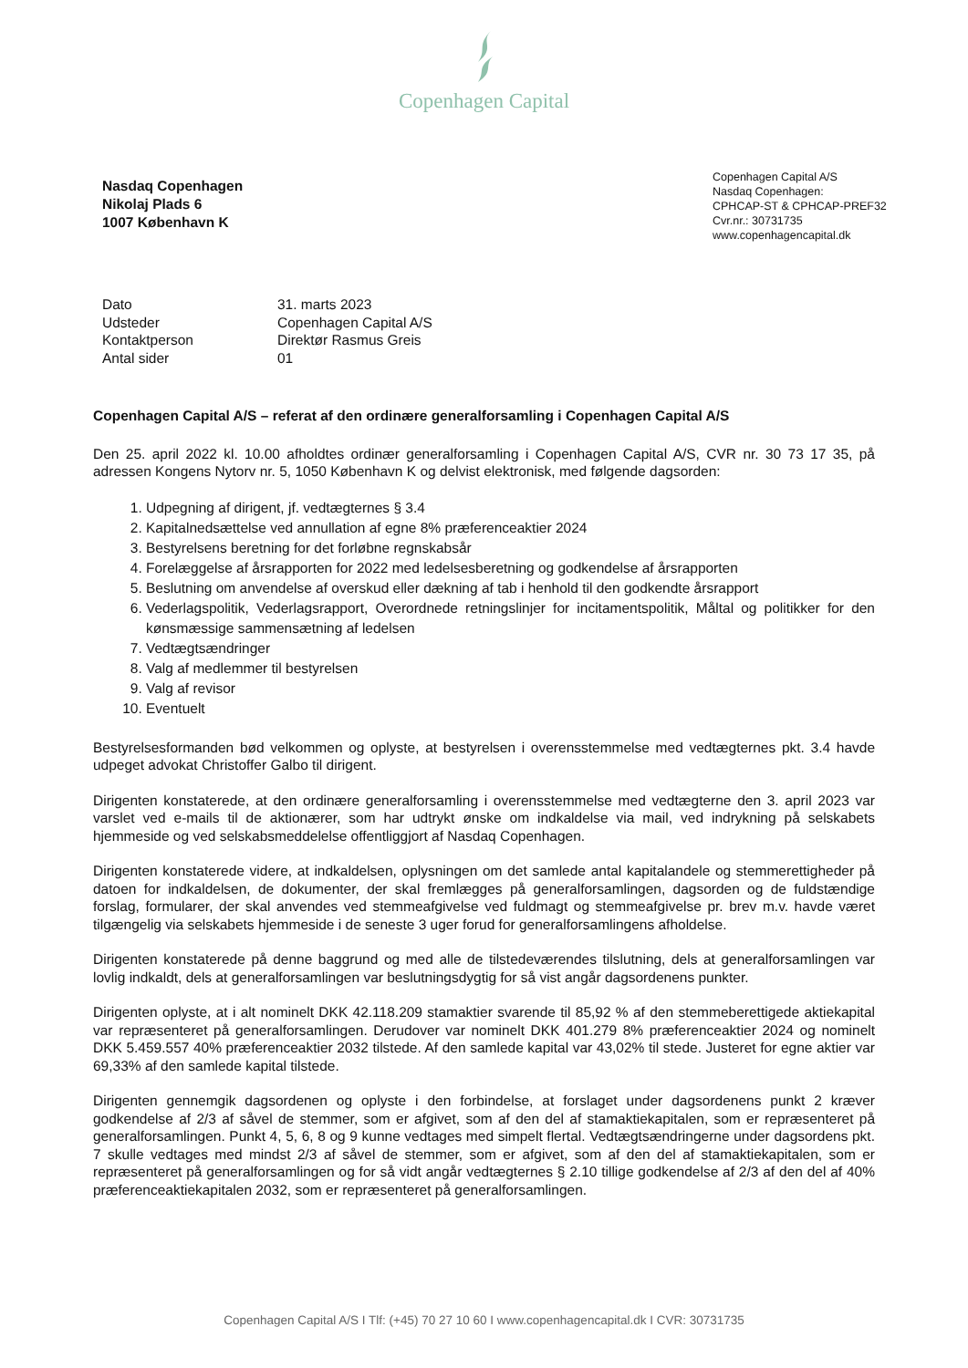Copenhagen Capital
Nasdaq Copenhagen
Nikolaj Plads 6
1007 København K
Copenhagen Capital A/S
Nasdaq Copenhagen:
CPHCAP-ST & CPHCAP-PREF32
Cvr.nr.: 30731735
www.copenhagencapital.dk
| Dato | 31. marts 2023 |
| Udsteder | Copenhagen Capital A/S |
| Kontaktperson | Direktør Rasmus Greis |
| Antal sider | 01 |
Copenhagen Capital A/S – referat af den ordinære generalforsamling i Copenhagen Capital A/S
Den 25. april 2022 kl. 10.00 afholdtes ordinær generalforsamling i Copenhagen Capital A/S, CVR nr. 30 73 17 35, på adressen Kongens Nytorv nr. 5, 1050 København K og delvist elektronisk, med følgende dagsorden:
1. Udpegning af dirigent, jf. vedtægternes § 3.4
2. Kapitalnedsættelse ved annullation af egne 8% præferenceaktier 2024
3. Bestyrelsens beretning for det forløbne regnskabsår
4. Forelæggelse af årsrapporten for 2022 med ledelsesberetning og godkendelse af årsrapporten
5. Beslutning om anvendelse af overskud eller dækning af tab i henhold til den godkendte årsrapport
6. Vederlagspolitik, Vederlagsrapport, Overordnede retningslinjer for incitamentspolitik, Måltal og politikker for den kønsmæssige sammensætning af ledelsen
7. Vedtægtsændringer
8. Valg af medlemmer til bestyrelsen
9. Valg af revisor
10. Eventuelt
Bestyrelsesformanden bød velkommen og oplyste, at bestyrelsen i overensstemmelse med vedtægternes pkt. 3.4 havde udpeget advokat Christoffer Galbo til dirigent.
Dirigenten konstaterede, at den ordinære generalforsamling i overensstemmelse med vedtægterne den 3. april 2023 var varslet ved e-mails til de aktionærer, som har udtrykt ønske om indkaldelse via mail, ved indrykning på selskabets hjemmeside og ved selskabsmeddelelse offentliggjort af Nasdaq Copenhagen.
Dirigenten konstaterede videre, at indkaldelsen, oplysningen om det samlede antal kapitalandele og stemmerettigheder på datoen for indkaldelsen, de dokumenter, der skal fremlægges på generalforsamlingen, dagsorden og de fuldstændige forslag, formularer, der skal anvendes ved stemmeafgivelse ved fuldmagt og stemmeafgivelse pr. brev m.v. havde været tilgængelig via selskabets hjemmeside i de seneste 3 uger forud for generalforsamlingens afholdelse.
Dirigenten konstaterede på denne baggrund og med alle de tilstedeværendes tilslutning, dels at generalforsamlingen var lovlig indkaldt, dels at generalforsamlingen var beslutningsdygtig for så vist angår dagsordenens punkter.
Dirigenten oplyste, at i alt nominelt DKK 42.118.209 stamaktier svarende til 85,92 % af den stemmeberettigede aktiekapital var repræsenteret på generalforsamlingen. Derudover var nominelt DKK 401.279 8% præferenceaktier 2024 og nominelt DKK 5.459.557 40% præferenceaktier 2032 tilstede. Af den samlede kapital var 43,02% til stede. Justeret for egne aktier var 69,33% af den samlede kapital tilstede.
Dirigenten gennemgik dagsordenen og oplyste i den forbindelse, at forslaget under dagsordenens punkt 2 kræver godkendelse af 2/3 af såvel de stemmer, som er afgivet, som af den del af stamaktiekapitalen, som er repræsenteret på generalforsamlingen. Punkt 4, 5, 6, 8 og 9 kunne vedtages med simpelt flertal. Vedtægtsændringerne under dagsordens pkt. 7 skulle vedtages med mindst 2/3 af såvel de stemmer, som er afgivet, som af den del af stamaktiekapitalen, som er repræsenteret på generalforsamlingen og for så vidt angår vedtægternes § 2.10 tillige godkendelse af 2/3 af den del af 40% præferenceaktiekapitalen 2032, som er repræsenteret på generalforsamlingen.
Copenhagen Capital A/S I Tlf: (+45) 70 27 10 60 I www.copenhagencapital.dk I CVR: 30731735